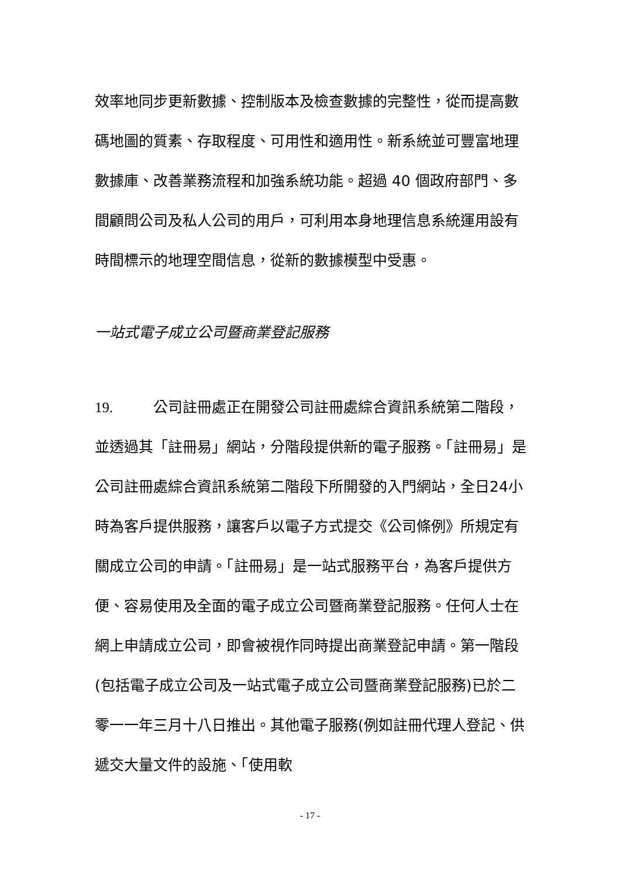效率地同步更新數據、控制版本及檢查數據的完整性，從而提高數碼地圖的質素、存取程度、可用性和適用性。新系統並可豐富地理數據庫、改善業務流程和加強系統功能。超過 40 個政府部門、多間顧問公司及私人公司的用戶，可利用本身地理信息系統運用設有時間標示的地理空間信息，從新的數據模型中受惠。
一站式電子成立公司暨商業登記服務
19. 公司註冊處正在開發公司註冊處綜合資訊系統第二階段，並透過其「註冊易」網站，分階段提供新的電子服務。「註冊易」是公司註冊處綜合資訊系統第二階段下所開發的入門網站，全日24小時為客戶提供服務，讓客戶以電子方式提交《公司條例》所規定有關成立公司的申請。「註冊易」是一站式服務平台，為客戶提供方便、容易使用及全面的電子成立公司暨商業登記服務。任何人士在網上申請成立公司，即會被視作同時提出商業登記申請。第一階段(包括電子成立公司及一站式電子成立公司暨商業登記服務)已於二零一一年三月十八日推出。其他電子服務(例如註冊代理人登記、供遞交大量文件的設施、「使用軟
- 17 -